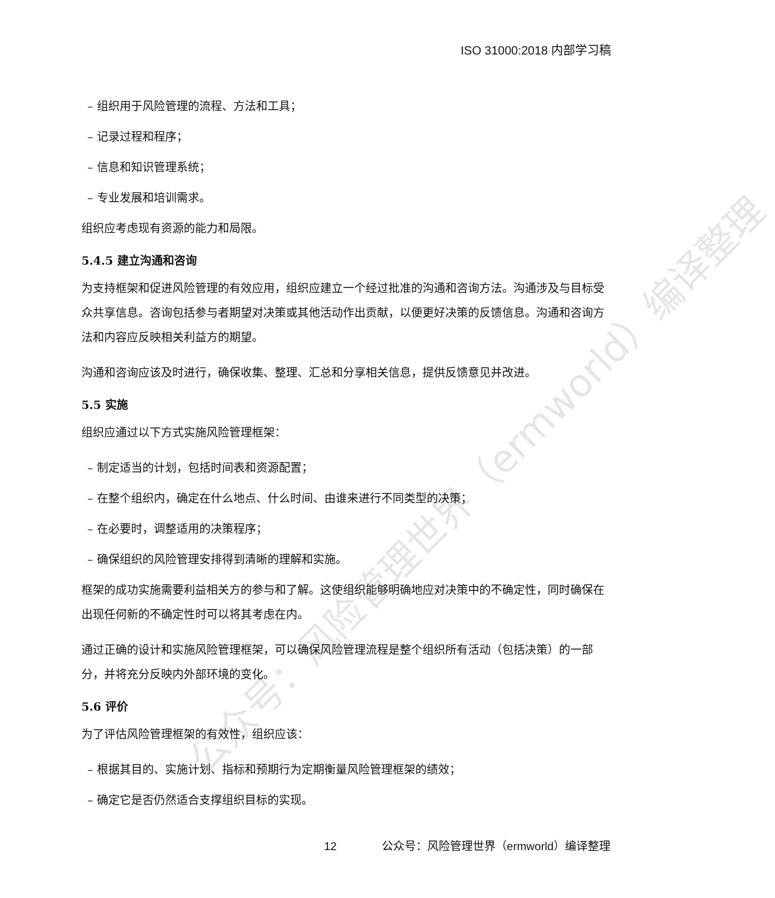ISO 31000:2018 内部学习稿
– 组织用于风险管理的流程、方法和工具；
– 记录过程和程序；
– 信息和知识管理系统；
– 专业发展和培训需求。
组织应考虑现有资源的能力和局限。
5.4.5 建立沟通和咨询
为支持框架和促进风险管理的有效应用，组织应建立一个经过批准的沟通和咨询方法。沟通涉及与目标受众共享信息。咨询包括参与者期望对决策或其他活动作出贡献，以便更好决策的反馈信息。沟通和咨询方法和内容应反映相关利益方的期望。
沟通和咨询应该及时进行，确保收集、整理、汇总和分享相关信息，提供反馈意见并改进。
5.5 实施
组织应通过以下方式实施风险管理框架：
– 制定适当的计划，包括时间表和资源配置；
– 在整个组织内，确定在什么地点、什么时间、由谁来进行不同类型的决策；
– 在必要时，调整适用的决策程序；
– 确保组织的风险管理安排得到清晰的理解和实施。
框架的成功实施需要利益相关方的参与和了解。这使组织能够明确地应对决策中的不确定性，同时确保在出现任何新的不确定性时可以将其考虑在内。
通过正确的设计和实施风险管理框架，可以确保风险管理流程是整个组织所有活动（包括决策）的一部分，并将充分反映内外部环境的变化。
5.6 评价
为了评估风险管理框架的有效性，组织应该：
– 根据其目的、实施计划、指标和预期行为定期衡量风险管理框架的绩效；
– 确定它是否仍然适合支撑组织目标的实现。
公众号：风险管理世界（ermworld）编译整理
12 公众号：风险管理世界（ermworld）编译整理